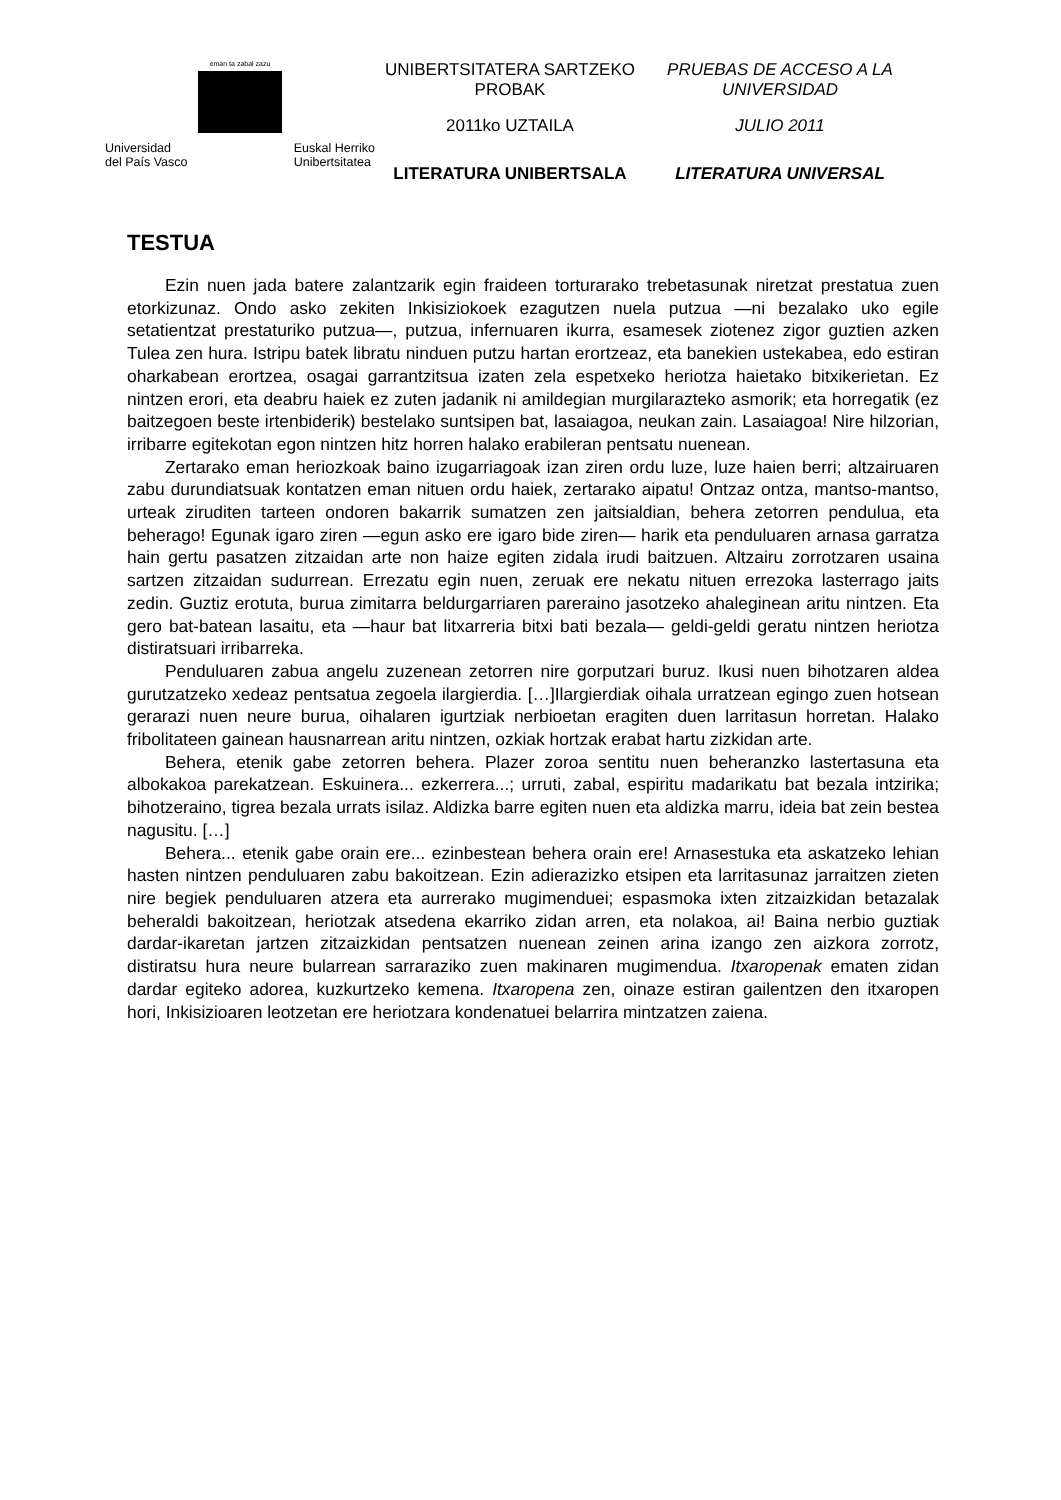eman ta zabal zazu
Universidad
del País Vasco Euskal Herriko
Unibertsitatea
UNIBERTSITATERA SARTZEKO PROBAK
2011ko UZTAILA
LITERATURA UNIBERTSALA
PRUEBAS DE ACCESO A LA UNIVERSIDAD
JULIO 2011
LITERATURA UNIVERSAL
TESTUA
Ezin nuen jada batere zalantzarik egin fraideen torturarako trebetasunak niretzat prestatua zuen etorkizunaz. Ondo asko zekiten Inkisiziokoek ezagutzen nuela putzua —ni bezalako uko egile setatientzat prestaturiko putzua—, putzua, infernuaren ikurra, esamesek ziotenez zigor guztien azken Tulea zen hura. Istripu batek libratu ninduen putzu hartan erortzeaz, eta banekien ustekabea, edo estiran oharkabean erortzea, osagai garrantzitsua izaten zela espetxeko heriotza haietako bitxikerietan. Ez nintzen erori, eta deabru haiek ez zuten jadanik ni amildegian murgilarazteko asmorik; eta horregatik (ez baitzegoen beste irtenbiderik) bestelako suntsipen bat, lasaiagoa, neukan zain. Lasaiagoa! Nire hilzorian, irribarre egitekotan egon nintzen hitz horren halako erabileran pentsatu nuenean.
Zertarako eman heriozkoak baino izugarriagoak izan ziren ordu luze, luze haien berri; altzairuaren zabu durundiatsuak kontatzen eman nituen ordu haiek, zertarako aipatu! Ontzaz ontza, mantso-mantso, urteak ziruditen tarteen ondoren bakarrik sumatzen zen jaitsialdian, behera zetorren pendulua, eta beherago! Egunak igaro ziren —egun asko ere igaro bide ziren— harik eta penduluaren arnasa garratza hain gertu pasatzen zitzaidan arte non haize egiten zidala irudi baitzuen. Altzairu zorrotzaren usaina sartzen zitzaidan sudurrean. Errezatu egin nuen, zeruak ere nekatu nituen errezoka lasterrago jaits zedin. Guztiz erotuta, burua zimitarra beldurgarriaren pareraino jasotzeko ahaleginean aritu nintzen. Eta gero bat-batean lasaitu, eta —haur bat litxarreria bitxi bati bezala— geldi-geldi geratu nintzen heriotza distiratsuari irribarreka.
Penduluaren zabua angelu zuzenean zetorren nire gorputzari buruz. Ikusi nuen bihotzaren aldea gurutzatzeko xedeaz pentsatua zegoela ilargierdia. […]Ilargierdiak oihala urratzean egingo zuen hotsean gerarazi nuen neure burua, oihalaren igurtziak nerbioetan eragiten duen larritasun horretan. Halako fribolitateen gainean hausnarrean aritu nintzen, ozkiak hortzak erabat hartu zizkidan arte.
Behera, etenik gabe zetorren behera. Plazer zoroa sentitu nuen beheranzko lastertasuna eta albokakoa parekatzean. Eskuinera... ezkerrera...; urruti, zabal, espiritu madarikatu bat bezala intzirika; bihotzeraino, tigrea bezala urrats isilaz. Aldizka barre egiten nuen eta aldizka marru, ideia bat zein bestea nagusitu. […]
Behera... etenik gabe orain ere... ezinbestean behera orain ere! Arnasestuka eta askatzeko lehian hasten nintzen penduluaren zabu bakoitzean. Ezin adierazizko etsipen eta larritasunaz jarraitzen zieten nire begiek penduluaren atzera eta aurrerako mugimenduei; espasmoka ixten zitzaizkidan betazalak beheraldi bakoitzean, heriotzak atsedena ekarriko zidan arren, eta nolakoa, ai! Baina nerbio guztiak dardar-ikaretan jartzen zitzaizkidan pentsatzen nuenean zeinen arina izango zen aizkora zorrotz, distiratsu hura neure bularrean sarraraziko zuen makinaren mugimendua. Itxaropenak ematen zidan dardar egiteko adorea, kuzkurtzeko kemena. Itxaropena zen, oinaze estiran gailentzen den itxaropen hori, Inkisizioaren leotzetan ere heriotzara kondenatuei belarrira mintzatzen zaiena.